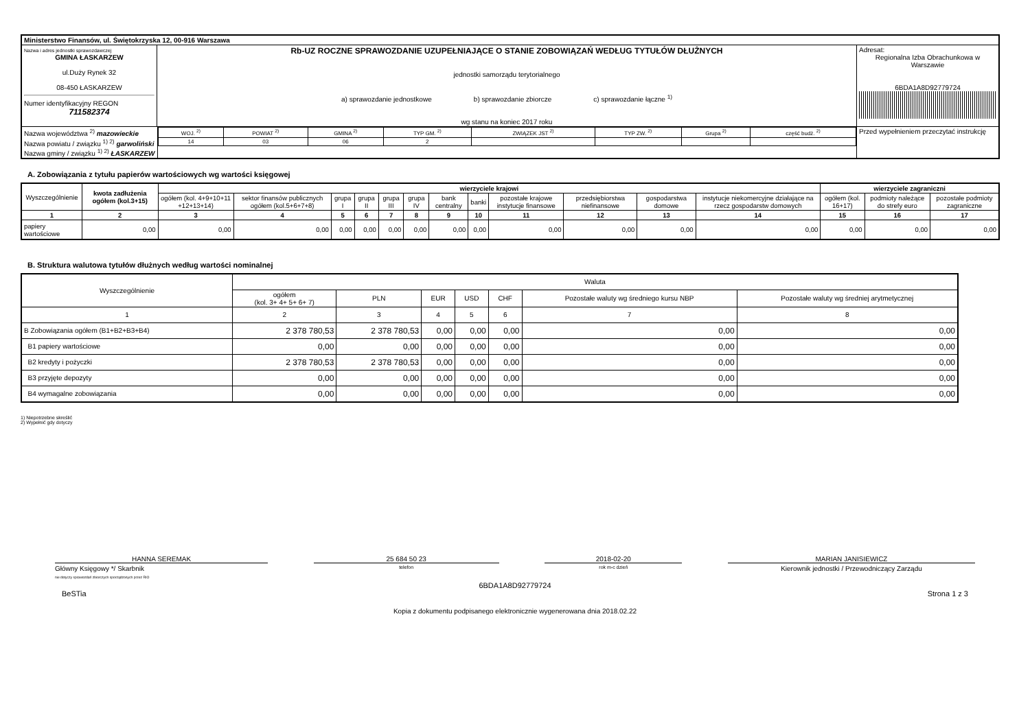| Ministerstwo Finansów, ul. Świętokrzyska 12, 00-916 Warszawa | | | |
| Nazwa i adres jednostki sprawozdawczej GMINA ŁASKARZEW ul.Duży Rynek 32 08-450 ŁASKARZEW Numer identyfikacyjny REGON 711582374 | Rb-UZ ROCZNE SPRAWOZDANIE UZUPEŁNIAJĄCE O STANIE ZOBOWIĄZAŃ WEDŁUG TYTUŁÓW DŁUŻNYCH jednostki samorządu terytorialnego a) sprawozdanie jednostkowe b) sprawozdanie zbiorcze c) sprawozdanie łączne <sup>1)</sup> wg stanu na koniec 2017 roku | | Adresat: Regionalna Izba Obrachunkowa w Warszawie 6BDA1A8D92779724 |
| Nazwa województwa <sup>2)</sup> mazowieckie Nazwa powiatu / związku <sup>1) 2)</sup> garwoliński Nazwa gminy / związku <sup>1) 2)</sup> ŁASKARZEW | | / WOJ. <sup>2)</sup> / POWIAT <sup>2)</sup> / GMINA <sup>2)</sup> / TYP GM. <sup>2)</sup> / ZWIĄZEK JST <sup>2)</sup> / TYP ZW. <sup>2)</sup> / Grupa <sup>2)</sup> / część budż. <sup>2)</sup> / / 14 / 03 / 06 / 2 / / / / / | Przed wypełnieniem przeczytać instrukcję |
A. Zobowiązania z tytułu papierów wartościowych wg wartości księgowej
| Wyszczególnienie | kwota zadłużenia ogółem (kol.3+15) | wierzyciele krajowi | | | | | | | | | | | | wierzyciele zagraniczni | | |
| --- | --- | --- | --- | --- | --- | --- | --- | --- | --- | --- | --- | --- | --- | --- | --- | --- |
| | | ogółem (kol. 4+9+10+11 +12+13+14) | sektor finansów publicznych ogółem (kol.5+6+7+8) | grupa I | grupa II | grupa III | grupa IV | bank centralny | banki | pozostałe krajowe instytucje finansowe | przedsiębiorstwa niefinansowe | gospodarstwa domowe | instytucje niekomercyjne działające na rzecz gospodarstw domowych | ogółem (kol. 16+17) | podmioty należące do strefy euro | pozostałe podmioty zagraniczne |
| 1 | 2 | 3 | 4 | 5 | 6 | 7 | 8 | 9 | 10 | 11 | 12 | 13 | 14 | 15 | 16 | 17 |
| papiery wartościowe | 0,00 | 0,00 | 0,00 | 0,00 | 0,00 | 0,00 | 0,00 | 0,00 | 0,00 | 0,00 | 0,00 | 0,00 | 0,00 | 0,00 | 0,00 | 0,00 |
B. Struktura walutowa tytułów dłużnych według wartości nominalnej
| Wyszczególnienie | Waluta | | | | | | |
| --- | --- | --- | --- | --- | --- | --- | --- |
| | ogółem (kol. 3+ 4+ 5+ 6+ 7) | PLN | EUR | USD | CHF | Pozostałe waluty wg średniego kursu NBP | Pozostałe waluty wg średniej arytmetycznej |
| 1 | 2 | 3 | 4 | 5 | 6 | 7 | 8 |
| B Zobowiązania ogółem (B1+B2+B3+B4) | 2 378 780,53 | 2 378 780,53 | 0,00 | 0,00 | 0,00 | 0,00 | 0,00 |
| B1 papiery wartościowe | 0,00 | 0,00 | 0,00 | 0,00 | 0,00 | 0,00 | 0,00 |
| B2 kredyty i pożyczki | 2 378 780,53 | 2 378 780,53 | 0,00 | 0,00 | 0,00 | 0,00 | 0,00 |
| B3 przyjęte depozyty | 0,00 | 0,00 | 0,00 | 0,00 | 0,00 | 0,00 | 0,00 |
| B4 wymagalne zobowiązania | 0,00 | 0,00 | 0,00 | 0,00 | 0,00 | 0,00 | 0,00 |
1) Niepotrzebne skreślić
2) Wypełnić gdy dotyczy
HANNA SEREMAK
Główny Księgowy */ Skarbnik
nie dotyczy sprawozdań zbiorczych sporządzonych przez RIO
25 684 50 23
telefon
2018-02-20
rok m-c dzień
MARIAN JANISIEWICZ
Kierownik jednostki / Przewodniczący Zarządu
6BDA1A8D92779724
BeSTia Strona 1 z 3
Kopia z dokumentu podpisanego elektronicznie wygenerowana dnia 2018.02.22